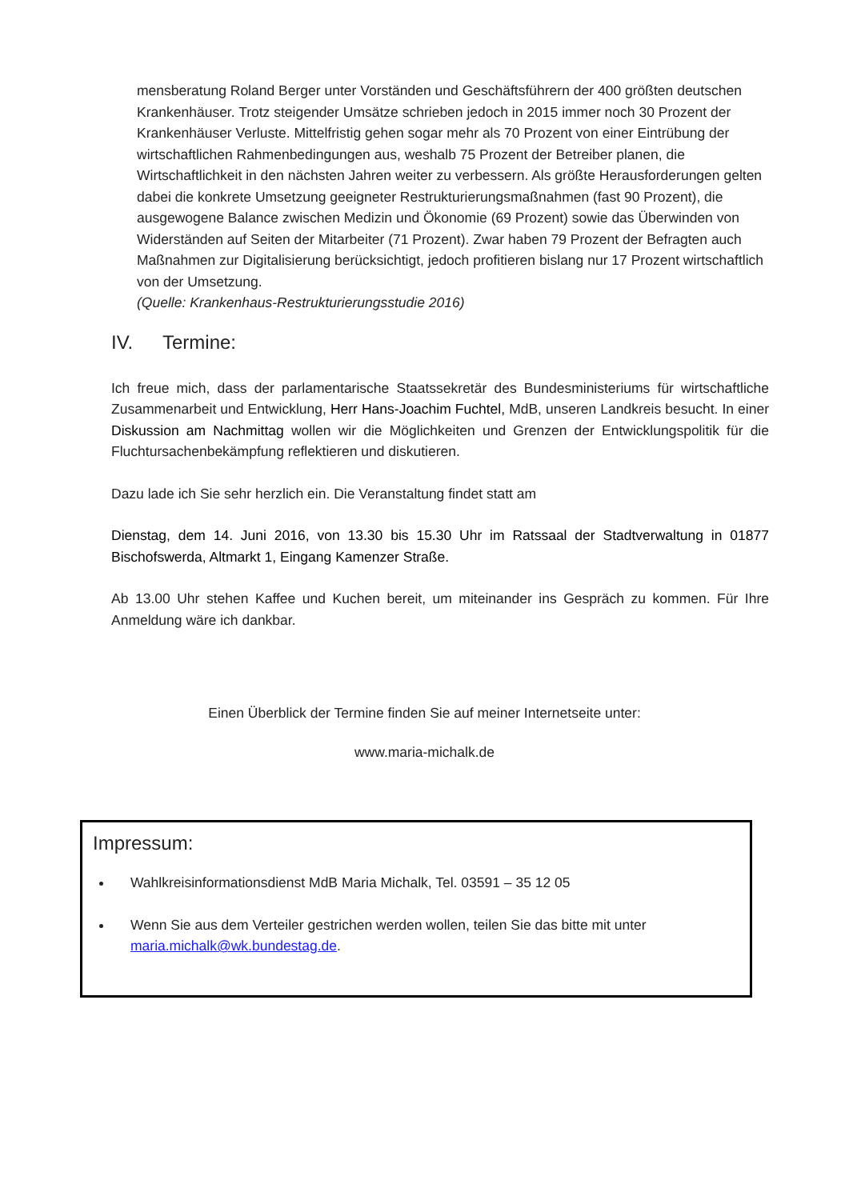mensberatung Roland Berger unter Vorständen und Geschäftsführern der 400 größten deutschen Krankenhäuser. Trotz steigender Umsätze schrieben jedoch in 2015 immer noch 30 Prozent der Krankenhäuser Verluste. Mittelfristig gehen sogar mehr als 70 Prozent von einer Eintrübung der wirtschaftlichen Rahmenbedingungen aus, weshalb 75 Prozent der Betreiber planen, die Wirtschaftlichkeit in den nächsten Jahren weiter zu verbessern. Als größte Herausforderungen gelten dabei die konkrete Umsetzung geeigneter Restrukturierungsmaßnahmen (fast 90 Prozent), die ausgewogene Balance zwischen Medizin und Ökonomie (69 Prozent) sowie das Überwinden von Widerständen auf Seiten der Mitarbeiter (71 Prozent). Zwar haben 79 Prozent der Befragten auch Maßnahmen zur Digitalisierung berücksichtigt, jedoch profitieren bislang nur 17 Prozent wirtschaftlich von der Umsetzung.
(Quelle: Krankenhaus-Restrukturierungsstudie 2016)
IV. Termine:
Ich freue mich, dass der parlamentarische Staatssekretär des Bundesministeriums für wirtschaftliche Zusammenarbeit und Entwicklung, Herr Hans-Joachim Fuchtel, MdB, unseren Landkreis besucht. In einer Diskussion am Nachmittag wollen wir die Möglichkeiten und Grenzen der Entwicklungspolitik für die Fluchtursachenbekämpfung reflektieren und diskutieren.
Dazu lade ich Sie sehr herzlich ein. Die Veranstaltung findet statt am
Dienstag, dem 14. Juni 2016, von 13.30 bis 15.30 Uhr im Ratssaal der Stadtverwaltung in 01877 Bischofswerda, Altmarkt 1, Eingang Kamenzer Straße.
Ab 13.00 Uhr stehen Kaffee und Kuchen bereit, um miteinander ins Gespräch zu kommen. Für Ihre Anmeldung wäre ich dankbar.
Einen Überblick der Termine finden Sie auf meiner Internetseite unter:
www.maria-michalk.de
Impressum:
Wahlkreisinformationsdienst MdB Maria Michalk, Tel. 03591 – 35 12 05
Wenn Sie aus dem Verteiler gestrichen werden wollen, teilen Sie das bitte mit unter maria.michalk@wk.bundestag.de.